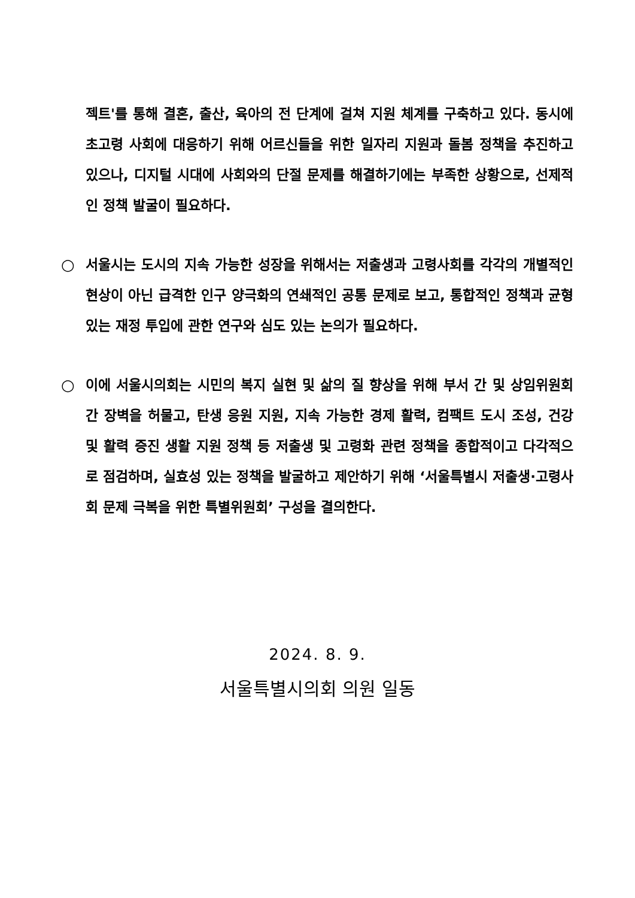젝트'를 통해 결혼, 출산, 육아의 전 단계에 걸쳐 지원 체계를 구축하고 있다. 동시에 초고령 사회에 대응하기 위해 어르신들을 위한 일자리 지원과 돌봄 정책을 추진하고 있으나, 디지털 시대에 사회와의 단절 문제를 해결하기에는 부족한 상황으로, 선제적인 정책 발굴이 필요하다.
○ 서울시는 도시의 지속 가능한 성장을 위해서는 저출생과 고령사회를 각각의 개별적인 현상이 아닌 급격한 인구 양극화의 연쇄적인 공통 문제로 보고, 통합적인 정책과 균형있는 재정 투입에 관한 연구와 심도 있는 논의가 필요하다.
○ 이에 서울시의회는 시민의 복지 실현 및 삶의 질 향상을 위해 부서 간 및 상임위원회 간 장벽을 허물고, 탄생 응원 지원, 지속 가능한 경제 활력, 컴팩트 도시 조성, 건강 및 활력 증진 생활 지원 정책 등 저출생 및 고령화 관련 정책을 종합적이고 다각적으로 점검하며, 실효성 있는 정책을 발굴하고 제안하기 위해 ‘서울특별시 저출생·고령사회 문제 극복을 위한 특별위원회’ 구성을 결의한다.
2024. 8. 9.
서울특별시의회 의원 일동